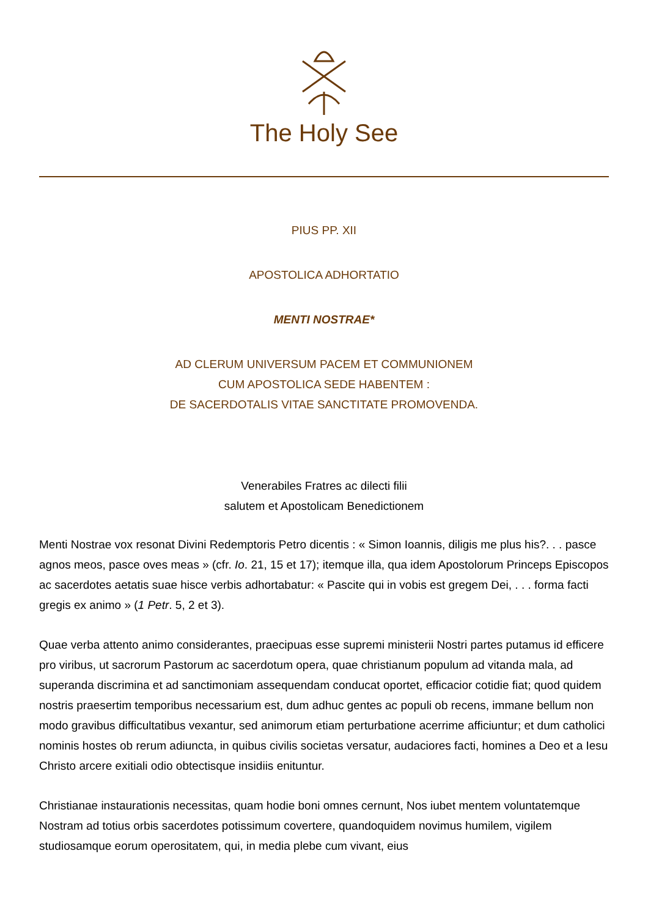The Holy See
PIUS PP. XII
APOSTOLICA ADHORTATIO
MENTI NOSTRAE*
AD CLERUM UNIVERSUM PACEM ET COMMUNIONEM
CUM APOSTOLICA SEDE HABENTEM :
DE SACERDOTALIS VITAE SANCTITATE PROMOVENDA.
Venerabiles Fratres ac dilecti filii
salutem et Apostolicam Benedictionem
Menti Nostrae vox resonat Divini Redemptoris Petro dicentis : « Simon Ioannis, diligis me plus his?. . . pasce agnos meos, pasce oves meas » (cfr. Io. 21, 15 et 17); itemque illa, qua idem Apostolorum Princeps Episcopos ac sacerdotes aetatis suae hisce verbis adhortabatur: « Pascite qui in vobis est gregem Dei, . . . forma facti gregis ex animo » (1 Petr. 5, 2 et 3).
Quae verba attento animo considerantes, praecipuas esse supremi ministerii Nostri partes putamus id efficere pro viribus, ut sacrorum Pastorum ac sacerdotum opera, quae christianum populum ad vitanda mala, ad superanda discrimina et ad sanctimoniam assequendam conducat oportet, efficacior cotidie fiat; quod quidem nostris praesertim temporibus necessarium est, dum adhuc gentes ac populi ob recens, immane bellum non modo gravibus difficultatibus vexantur, sed animorum etiam perturbatione acerrime afficiuntur; et dum catholici nominis hostes ob rerum adiuncta, in quibus civilis societas versatur, audaciores facti, homines a Deo et a Iesu Christo arcere exitiali odio obtectisque insidiis enituntur.
Christianae instaurationis necessitas, quam hodie boni omnes cernunt, Nos iubet mentem voluntatemque Nostram ad totius orbis sacerdotes potissimum covertere, quandoquidem novimus humilem, vigilem studiosamque eorum operositatem, qui, in media plebe cum vivant, eius